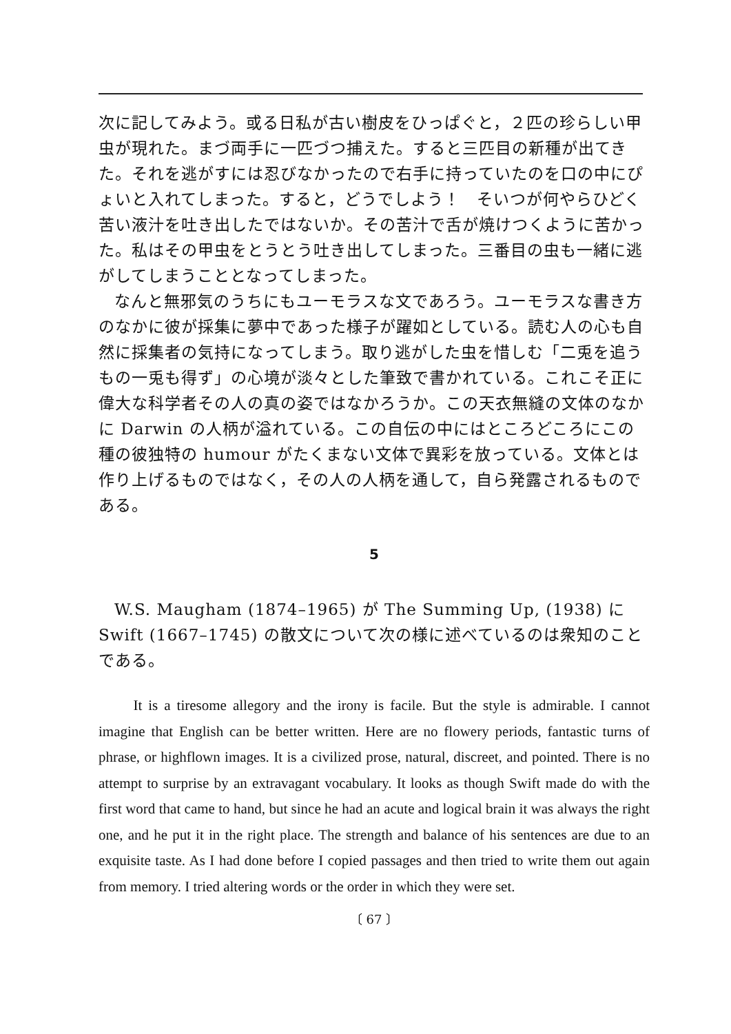次に記してみよう。或る日私が古い樹皮をひっぱぐと，２匹の珍らしい甲虫が現れた。まづ両手に一匹づつ捕えた。すると三匹目の新種が出てきた。それを逃がすには忍びなかったので右手に持っていたのを口の中にぴょいと入れてしまった。すると，どうでしよう！　そいつが何やらひどく苦い液汁を吐き出したではないか。その苦汁で舌が焼けつくように苦かった。私はその甲虫をとうとう吐き出してしまった。三番目の虫も一緒に逃がしてしまうこととなってしまった。
なんと無邪気のうちにもユーモラスな文であろう。ユーモラスな書き方のなかに彼が採集に夢中であった様子が躍如としている。読む人の心も自然に採集者の気持になってしまう。取り逃がした虫を惜しむ「二兎を追うもの一兎も得ず」の心境が淡々とした筆致で書かれている。これこそ正に偉大な科学者その人の真の姿ではなかろうか。この天衣無縫の文体のなかに Darwin の人柄が溢れている。この自伝の中にはところどころにこの種の彼独特の humour がたくまない文体で異彩を放っている。文体とは作り上げるものではなく，その人の人柄を通して，自ら発露されるものである。
5
W.S. Maugham (1874–1965) が The Summing Up, (1938) に Swift (1667–1745) の散文について次の様に述べているのは衆知のことである。
It is a tiresome allegory and the irony is facile. But the style is admirable. I cannot imagine that English can be better written. Here are no flowery periods, fantastic turns of phrase, or highflown images. It is a civilized prose, natural, discreet, and pointed. There is no attempt to surprise by an extravagant vocabulary. It looks as though Swift made do with the first word that came to hand, but since he had an acute and logical brain it was always the right one, and he put it in the right place. The strength and balance of his sentences are due to an exquisite taste. As I had done before I copied passages and then tried to write them out again from memory. I tried altering words or the order in which they were set.
〔 67 〕